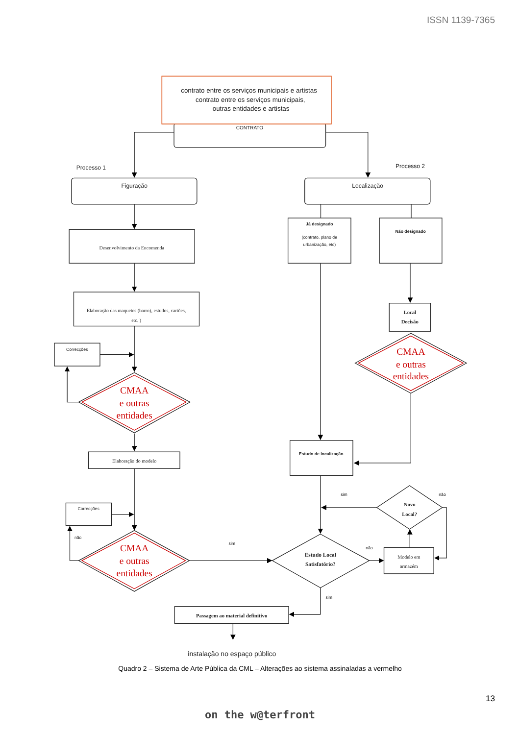ISSN 1139-7365
contrato entre os serviços municipais e artistas
contrato entre os serviços municipais,
outras entidades e artistas
CONTRATO
Processo 1
Processo 2
Figuração
Localização
Já designado
(contrato, plano de
urbanização, etc)
Não designado
Correcções
Correcções
Estudo de localização
sim
não
não
sim
não
sim
instalação no espaço público
Desenvolvimento da Encomenda
Elaboração das maquetes (barro), estudos, cartões,
etc. )
Elaboração do modelo
Local
Decisão
Novo
Local?
Estudo Local
Satisfatório?
Modelo em
armazém
Passagem ao material definitivo
CMAA
e outras
entidades
CMAA
e outras
entidades
CMAA
e outras
entidades
Quadro 2 – Sistema de Arte Pública da CML – Alterações ao sistema assinaladas a vermelho
13
on the w@terfront